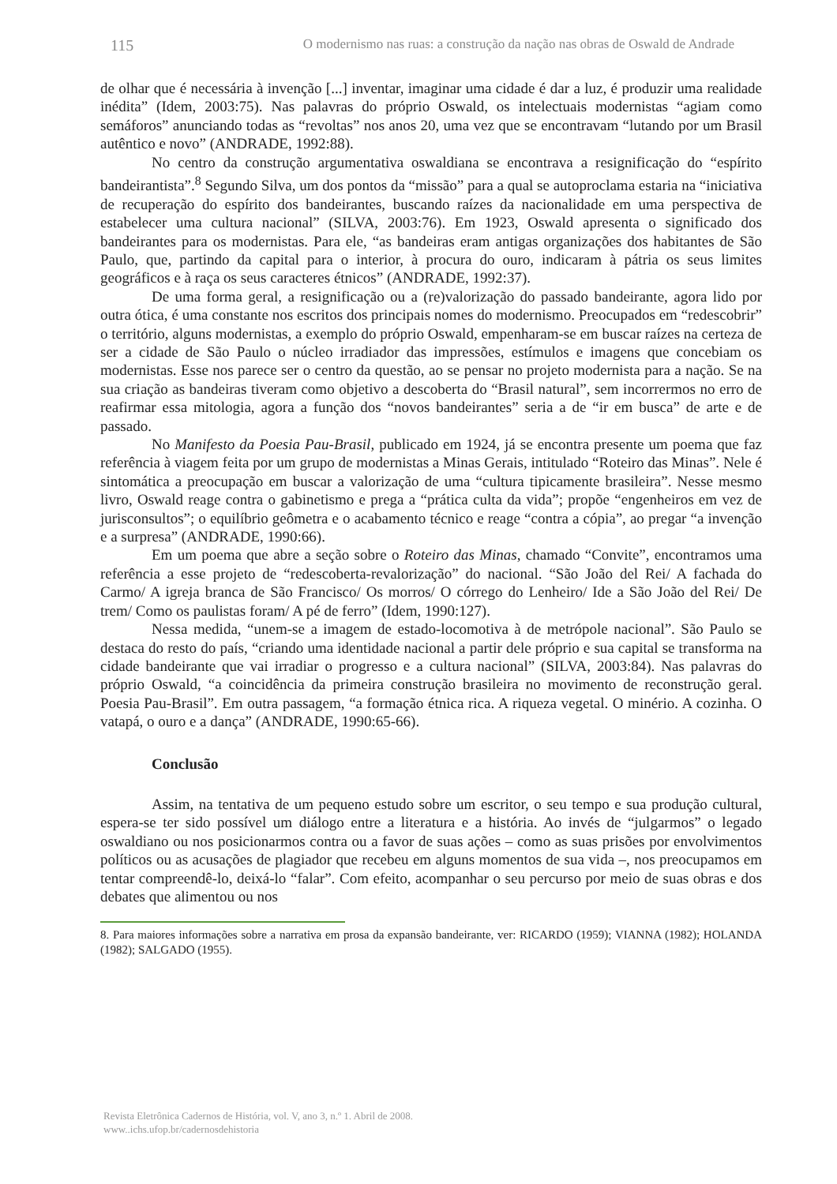115 O modernismo nas ruas: a construção da nação nas obras de Oswald de Andrade
de olhar que é necessária à invenção [...] inventar, imaginar uma cidade é dar a luz, é produzir uma realidade inédita” (Idem, 2003:75). Nas palavras do próprio Oswald, os intelectuais modernistas “agiam como semáforos” anunciando todas as “revoltas” nos anos 20, uma vez que se encontravam “lutando por um Brasil autêntico e novo” (ANDRADE, 1992:88).
No centro da construção argumentativa oswaldiana se encontrava a resignificação do “espírito bandeirantista”.<sup>8</sup> Segundo Silva, um dos pontos da “missão” para a qual se autoproclama estaria na “iniciativa de recuperação do espírito dos bandeirantes, buscando raízes da nacionalidade em uma perspectiva de estabelecer uma cultura nacional” (SILVA, 2003:76). Em 1923, Oswald apresenta o significado dos bandeirantes para os modernistas. Para ele, “as bandeiras eram antigas organizações dos habitantes de São Paulo, que, partindo da capital para o interior, à procura do ouro, indicaram à pátria os seus limites geográficos e à raça os seus caracteres étnicos” (ANDRADE, 1992:37).
De uma forma geral, a resignificação ou a (re)valorização do passado bandeirante, agora lido por outra ótica, é uma constante nos escritos dos principais nomes do modernismo. Preocupados em “redescobrir” o território, alguns modernistas, a exemplo do próprio Oswald, empenharam-se em buscar raízes na certeza de ser a cidade de São Paulo o núcleo irradiador das impressões, estímulos e imagens que concebiam os modernistas. Esse nos parece ser o centro da questão, ao se pensar no projeto modernista para a nação. Se na sua criação as bandeiras tiveram como objetivo a descoberta do “Brasil natural”, sem incorrermos no erro de reafirmar essa mitologia, agora a função dos “novos bandeirantes” seria a de “ir em busca” de arte e de passado.
No Manifesto da Poesia Pau-Brasil, publicado em 1924, já se encontra presente um poema que faz referência à viagem feita por um grupo de modernistas a Minas Gerais, intitulado “Roteiro das Minas”. Nele é sintomática a preocupação em buscar a valorização de uma “cultura tipicamente brasileira”. Nesse mesmo livro, Oswald reage contra o gabinetismo e prega a “prática culta da vida”; propõe “engenheiros em vez de jurisconsultos”; o equilíbrio geômetra e o acabamento técnico e reage “contra a cópia”, ao pregar “a invenção e a surpresa” (ANDRADE, 1990:66).
Em um poema que abre a seção sobre o Roteiro das Minas, chamado “Convite”, encontramos uma referência a esse projeto de “redescoberta-revalorização” do nacional. “São João del Rei/ A fachada do Carmo/ A igreja branca de São Francisco/ Os morros/ O córrego do Lenheiro/ Ide a São João del Rei/ De trem/ Como os paulistas foram/ A pé de ferro” (Idem, 1990:127).
Nessa medida, “unem-se a imagem de estado-locomotiva à de metrópole nacional”. São Paulo se destaca do resto do país, “criando uma identidade nacional a partir dele próprio e sua capital se transforma na cidade bandeirante que vai irradiar o progresso e a cultura nacional” (SILVA, 2003:84). Nas palavras do próprio Oswald, “a coincidência da primeira construção brasileira no movimento de reconstrução geral. Poesia Pau-Brasil”. Em outra passagem, “a formação étnica rica. A riqueza vegetal. O minério. A cozinha. O vatapá, o ouro e a dança” (ANDRADE, 1990:65-66).
Conclusão
Assim, na tentativa de um pequeno estudo sobre um escritor, o seu tempo e sua produção cultural, espera-se ter sido possível um diálogo entre a literatura e a história. Ao invés de “julgarmos” o legado oswaldiano ou nos posicionarmos contra ou a favor de suas ações – como as suas prisões por envolvimentos políticos ou as acusações de plagiador que recebeu em alguns momentos de sua vida –, nos preocupamos em tentar compreendê-lo, deixá-lo “falar”. Com efeito, acompanhar o seu percurso por meio de suas obras e dos debates que alimentou ou nos
8. Para maiores informações sobre a narrativa em prosa da expansão bandeirante, ver: RICARDO (1959); VIANNA (1982); HOLANDA (1982); SALGADO (1955).
Revista Eletrônica Cadernos de História, vol. V, ano 3, n.º 1. Abril de 2008.
www..ichs.ufop.br/cadernosdehistoria